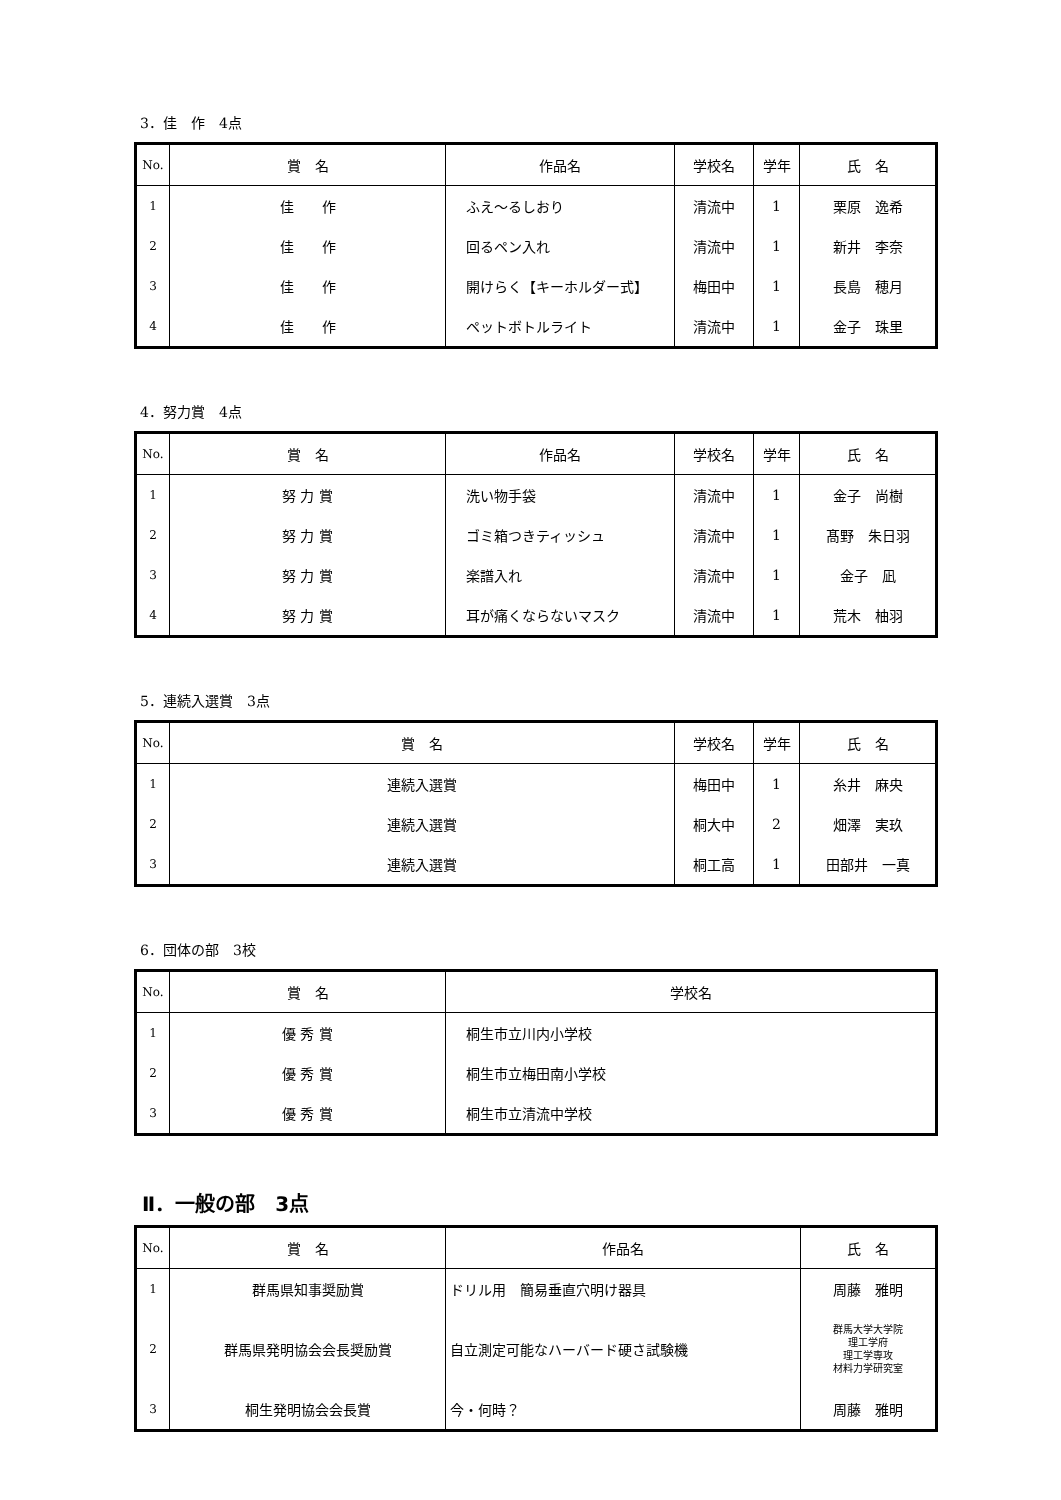3．佳　作　4点
| No. | 賞 名 | 作品名 | 学校名 | 学年 | 氏 名 |
| --- | --- | --- | --- | --- | --- |
| 1 | 佳 作 | ふえ～るしおり | 清流中 | 1 | 栗原 逸希 |
| 2 | 佳 作 | 回るペン入れ | 清流中 | 1 | 新井 李奈 |
| 3 | 佳 作 | 開けらく【キーホルダー式】 | 梅田中 | 1 | 長島 穂月 |
| 4 | 佳 作 | ペットボトルライト | 清流中 | 1 | 金子 珠里 |
4．努力賞　4点
| No. | 賞 名 | 作品名 | 学校名 | 学年 | 氏 名 |
| --- | --- | --- | --- | --- | --- |
| 1 | 努 力 賞 | 洗い物手袋 | 清流中 | 1 | 金子 尚樹 |
| 2 | 努 力 賞 | ゴミ箱つきティッシュ | 清流中 | 1 | 髙野 朱日羽 |
| 3 | 努 力 賞 | 楽譜入れ | 清流中 | 1 | 金子 凪 |
| 4 | 努 力 賞 | 耳が痛くならないマスク | 清流中 | 1 | 荒木 柚羽 |
5．連続入選賞　3点
| No. | 賞 名 | 学校名 | 学年 | 氏 名 |
| --- | --- | --- | --- | --- |
| 1 | 連続入選賞 | 梅田中 | 1 | 糸井 麻央 |
| 2 | 連続入選賞 | 桐大中 | 2 | 畑澤 実玖 |
| 3 | 連続入選賞 | 桐工高 | 1 | 田部井 一真 |
6．団体の部　3校
| No. | 賞 名 | 学校名 |
| --- | --- | --- |
| 1 | 優 秀 賞 | 桐生市立川内小学校 |
| 2 | 優 秀 賞 | 桐生市立梅田南小学校 |
| 3 | 優 秀 賞 | 桐生市立清流中学校 |
Ⅱ．一般の部　3点
| No. | 賞 名 | 作品名 | 氏 名 |
| --- | --- | --- | --- |
| 1 | 群馬県知事奨励賞 | ドリル用 簡易垂直穴明け器具 | 周藤 雅明 |
| 2 | 群馬県発明協会会長奨励賞 | 自立測定可能なハーバード硬さ試験機 | 群馬大学大学院 理工学府 理工学専攻 材料力学研究室 |
| 3 | 桐生発明協会会長賞 | 今・何時？ | 周藤 雅明 |